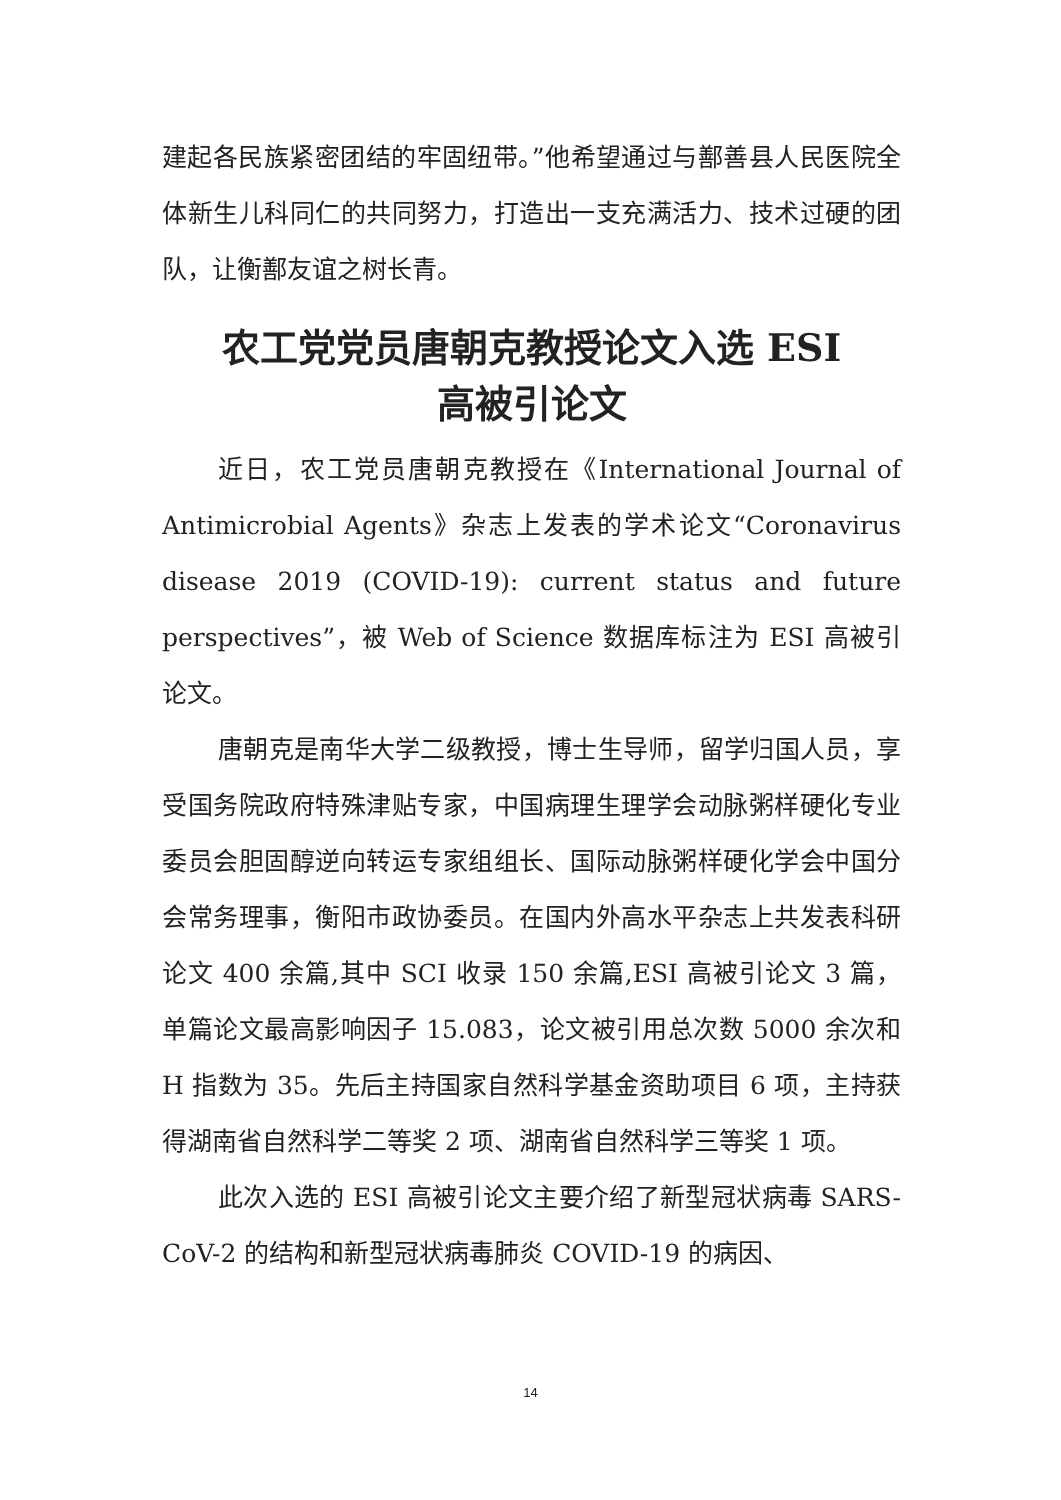建起各民族紧密团结的牢固纽带。”他希望通过与鄯善县人民医院全体新生儿科同仁的共同努力，打造出一支充满活力、技术过硬的团队，让衡鄯友谊之树长青。
农工党党员唐朝克教授论文入选 ESI
高被引论文
近日，农工党员唐朝克教授在《International Journal of Antimicrobial Agents》杂志上发表的学术论文“Coronavirus disease 2019 (COVID-19): current status and future perspectives”，被 Web of Science 数据库标注为 ESI 高被引论文。
唐朝克是南华大学二级教授，博士生导师，留学归国人员，享受国务院政府特殊津贴专家，中国病理生理学会动脉粥样硬化专业委员会胆固醇逆向转运专家组组长、国际动脉粥样硬化学会中国分会常务理事，衡阳市政协委员。在国内外高水平杂志上共发表科研论文 400 余篇,其中 SCI 收录 150 余篇,ESI 高被引论文 3 篇，单篇论文最高影响因子 15.083，论文被引用总次数 5000 余次和 H 指数为 35。先后主持国家自然科学基金资助项目 6 项，主持获得湖南省自然科学二等奖 2 项、湖南省自然科学三等奖 1 项。
此次入选的 ESI 高被引论文主要介绍了新型冠状病毒 SARS-CoV-2 的结构和新型冠状病毒肺炎 COVID-19 的病因、
14